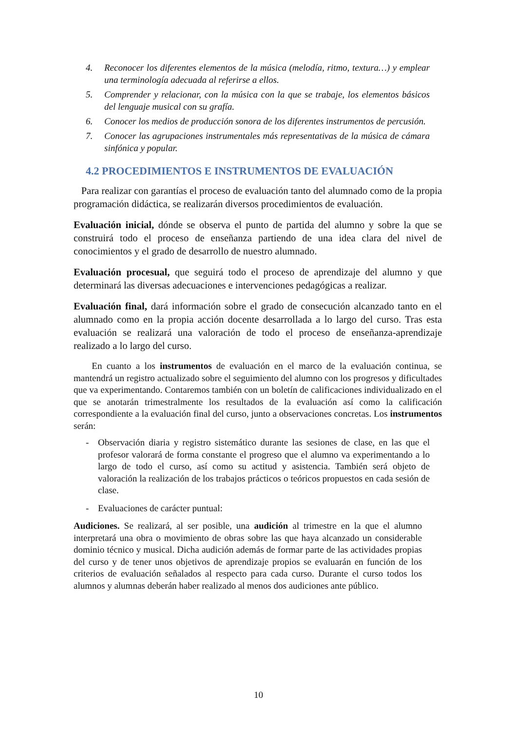4. Reconocer los diferentes elementos de la música (melodía, ritmo, textura…) y emplear una terminología adecuada al referirse a ellos.
5. Comprender y relacionar, con la música con la que se trabaje, los elementos básicos del lenguaje musical con su grafía.
6. Conocer los medios de producción sonora de los diferentes instrumentos de percusión.
7. Conocer las agrupaciones instrumentales más representativas de la música de cámara sinfónica y popular.
4.2 PROCEDIMIENTOS E INSTRUMENTOS DE EVALUACIÓN
Para realizar con garantías el proceso de evaluación tanto del alumnado como de la propia programación didáctica, se realizarán diversos procedimientos de evaluación.
Evaluación inicial, dónde se observa el punto de partida del alumno y sobre la que se construirá todo el proceso de enseñanza partiendo de una idea clara del nivel de conocimientos y el grado de desarrollo de nuestro alumnado.
Evaluación procesual, que seguirá todo el proceso de aprendizaje del alumno y que determinará las diversas adecuaciones e intervenciones pedagógicas a realizar.
Evaluación final, dará información sobre el grado de consecución alcanzado tanto en el alumnado como en la propia acción docente desarrollada a lo largo del curso. Tras esta evaluación se realizará una valoración de todo el proceso de enseñanza-aprendizaje realizado a lo largo del curso.
En cuanto a los instrumentos de evaluación en el marco de la evaluación continua, se mantendrá un registro actualizado sobre el seguimiento del alumno con los progresos y dificultades que va experimentando. Contaremos también con un boletín de calificaciones individualizado en el que se anotarán trimestralmente los resultados de la evaluación así como la calificación correspondiente a la evaluación final del curso, junto a observaciones concretas. Los instrumentos serán:
- Observación diaria y registro sistemático durante las sesiones de clase, en las que el profesor valorará de forma constante el progreso que el alumno va experimentando a lo largo de todo el curso, así como su actitud y asistencia. También será objeto de valoración la realización de los trabajos prácticos o teóricos propuestos en cada sesión de clase.
- Evaluaciones de carácter puntual:
Audiciones. Se realizará, al ser posible, una audición al trimestre en la que el alumno interpretará una obra o movimiento de obras sobre las que haya alcanzado un considerable dominio técnico y musical. Dicha audición además de formar parte de las actividades propias del curso y de tener unos objetivos de aprendizaje propios se evaluarán en función de los criterios de evaluación señalados al respecto para cada curso. Durante el curso todos los alumnos y alumnas deberán haber realizado al menos dos audiciones ante público.
10